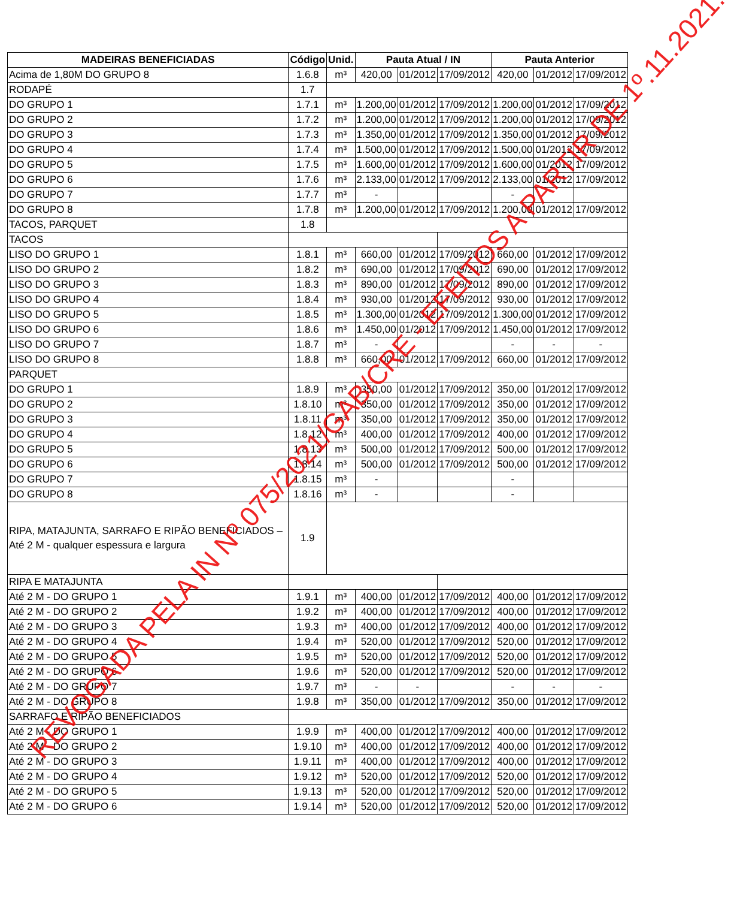| MADEIRAS BENEFICIADAS | Código | Unid. | Pauta Atual / IN | | | Pauta Anterior | | |
| --- | --- | --- | --- | --- | --- | --- | --- | --- |
| Acima de 1,80M DO GRUPO 8 | 1.6.8 | m³ | 420,00 | 01/2012 | 17/09/2012 | 420,00 | 01/2012 | 17/09/2012 |
| RODAPÉ | 1.7 | | | | | | | |
| DO GRUPO 1 | 1.7.1 | m³ | 1.200,00 | 01/2012 | 17/09/2012 | 1.200,00 | 01/2012 | 17/09/2012 |
| DO GRUPO 2 | 1.7.2 | m³ | 1.200,00 | 01/2012 | 17/09/2012 | 1.200,00 | 01/2012 | 17/09/2012 |
| DO GRUPO 3 | 1.7.3 | m³ | 1.350,00 | 01/2012 | 17/09/2012 | 1.350,00 | 01/2012 | 17/09/2012 |
| DO GRUPO 4 | 1.7.4 | m³ | 1.500,00 | 01/2012 | 17/09/2012 | 1.500,00 | 01/2012 | 17/09/2012 |
| DO GRUPO 5 | 1.7.5 | m³ | 1.600,00 | 01/2012 | 17/09/2012 | 1.600,00 | 01/2012 | 17/09/2012 |
| DO GRUPO 6 | 1.7.6 | m³ | 2.133,00 | 01/2012 | 17/09/2012 | 2.133,00 | 01/2012 | 17/09/2012 |
| DO GRUPO 7 | 1.7.7 | m³ | - | | | - | | |
| DO GRUPO 8 | 1.7.8 | m³ | 1.200,00 | 01/2012 | 17/09/2012 | 1.200,00 | 01/2012 | 17/09/2012 |
| TACOS, PARQUET | 1.8 | | | | | | | |
| TACOS | | | | | | | | |
| LISO DO GRUPO 1 | 1.8.1 | m³ | 660,00 | 01/2012 | 17/09/2012 | 660,00 | 01/2012 | 17/09/2012 |
| LISO DO GRUPO 2 | 1.8.2 | m³ | 690,00 | 01/2012 | 17/09/2012 | 690,00 | 01/2012 | 17/09/2012 |
| LISO DO GRUPO 3 | 1.8.3 | m³ | 890,00 | 01/2012 | 17/09/2012 | 890,00 | 01/2012 | 17/09/2012 |
| LISO DO GRUPO 4 | 1.8.4 | m³ | 930,00 | 01/2012 | 17/09/2012 | 930,00 | 01/2012 | 17/09/2012 |
| LISO DO GRUPO 5 | 1.8.5 | m³ | 1.300,00 | 01/2012 | 17/09/2012 | 1.300,00 | 01/2012 | 17/09/2012 |
| LISO DO GRUPO 6 | 1.8.6 | m³ | 1.450,00 | 01/2012 | 17/09/2012 | 1.450,00 | 01/2012 | 17/09/2012 |
| LISO DO GRUPO 7 | 1.8.7 | m³ | - | | | - | - | - |
| LISO DO GRUPO 8 | 1.8.8 | m³ | 660,00 | 01/2012 | 17/09/2012 | 660,00 | 01/2012 | 17/09/2012 |
| PARQUET | | | | | | | | |
| DO GRUPO 1 | 1.8.9 | m³ | 350,00 | 01/2012 | 17/09/2012 | 350,00 | 01/2012 | 17/09/2012 |
| DO GRUPO 2 | 1.8.10 | m³ | 350,00 | 01/2012 | 17/09/2012 | 350,00 | 01/2012 | 17/09/2012 |
| DO GRUPO 3 | 1.8.11 | m³ | 350,00 | 01/2012 | 17/09/2012 | 350,00 | 01/2012 | 17/09/2012 |
| DO GRUPO 4 | 1.8.12 | m³ | 400,00 | 01/2012 | 17/09/2012 | 400,00 | 01/2012 | 17/09/2012 |
| DO GRUPO 5 | 1.8.13 | m³ | 500,00 | 01/2012 | 17/09/2012 | 500,00 | 01/2012 | 17/09/2012 |
| DO GRUPO 6 | 1.8.14 | m³ | 500,00 | 01/2012 | 17/09/2012 | 500,00 | 01/2012 | 17/09/2012 |
| DO GRUPO 7 | 1.8.15 | m³ | - | | | - | | |
| DO GRUPO 8 | 1.8.16 | m³ | - | | | - | | |
| RIPA, MATAJUNTA, SARRAFO E RIPÃO BENEFICIADOS – Até 2 M - qualquer espessura e largura | 1.9 | | | | | | | |
| RIPA E MATAJUNTA | | | | | | | | |
| Até 2 M - DO GRUPO 1 | 1.9.1 | m³ | 400,00 | 01/2012 | 17/09/2012 | 400,00 | 01/2012 | 17/09/2012 |
| Até 2 M - DO GRUPO 2 | 1.9.2 | m³ | 400,00 | 01/2012 | 17/09/2012 | 400,00 | 01/2012 | 17/09/2012 |
| Até 2 M - DO GRUPO 3 | 1.9.3 | m³ | 400,00 | 01/2012 | 17/09/2012 | 400,00 | 01/2012 | 17/09/2012 |
| Até 2 M - DO GRUPO 4 | 1.9.4 | m³ | 520,00 | 01/2012 | 17/09/2012 | 520,00 | 01/2012 | 17/09/2012 |
| Até 2 M - DO GRUPO 5 | 1.9.5 | m³ | 520,00 | 01/2012 | 17/09/2012 | 520,00 | 01/2012 | 17/09/2012 |
| Até 2 M - DO GRUPO 6 | 1.9.6 | m³ | 520,00 | 01/2012 | 17/09/2012 | 520,00 | 01/2012 | 17/09/2012 |
| Até 2 M - DO GRUPO 7 | 1.9.7 | m³ | - | - | | - | - | - |
| Até 2 M - DO GRUPO 8 | 1.9.8 | m³ | 350,00 | 01/2012 | 17/09/2012 | 350,00 | 01/2012 | 17/09/2012 |
| SARRAFO E RIPÃO BENEFICIADOS | | | | | | | | |
| Até 2 M - DO GRUPO 1 | 1.9.9 | m³ | 400,00 | 01/2012 | 17/09/2012 | 400,00 | 01/2012 | 17/09/2012 |
| Até 2 M - DO GRUPO 2 | 1.9.10 | m³ | 400,00 | 01/2012 | 17/09/2012 | 400,00 | 01/2012 | 17/09/2012 |
| Até 2 M - DO GRUPO 3 | 1.9.11 | m³ | 400,00 | 01/2012 | 17/09/2012 | 400,00 | 01/2012 | 17/09/2012 |
| Até 2 M - DO GRUPO 4 | 1.9.12 | m³ | 520,00 | 01/2012 | 17/09/2012 | 520,00 | 01/2012 | 17/09/2012 |
| Até 2 M - DO GRUPO 5 | 1.9.13 | m³ | 520,00 | 01/2012 | 17/09/2012 | 520,00 | 01/2012 | 17/09/2012 |
| Até 2 M - DO GRUPO 6 | 1.9.14 | m³ | 520,00 | 01/2012 | 17/09/2012 | 520,00 | 01/2012 | 17/09/2012 |
REVOGADA PELA IN Nº 075/2021/GAB/CRE - EFEITOS A PARTIR DE 1º.11.2021.